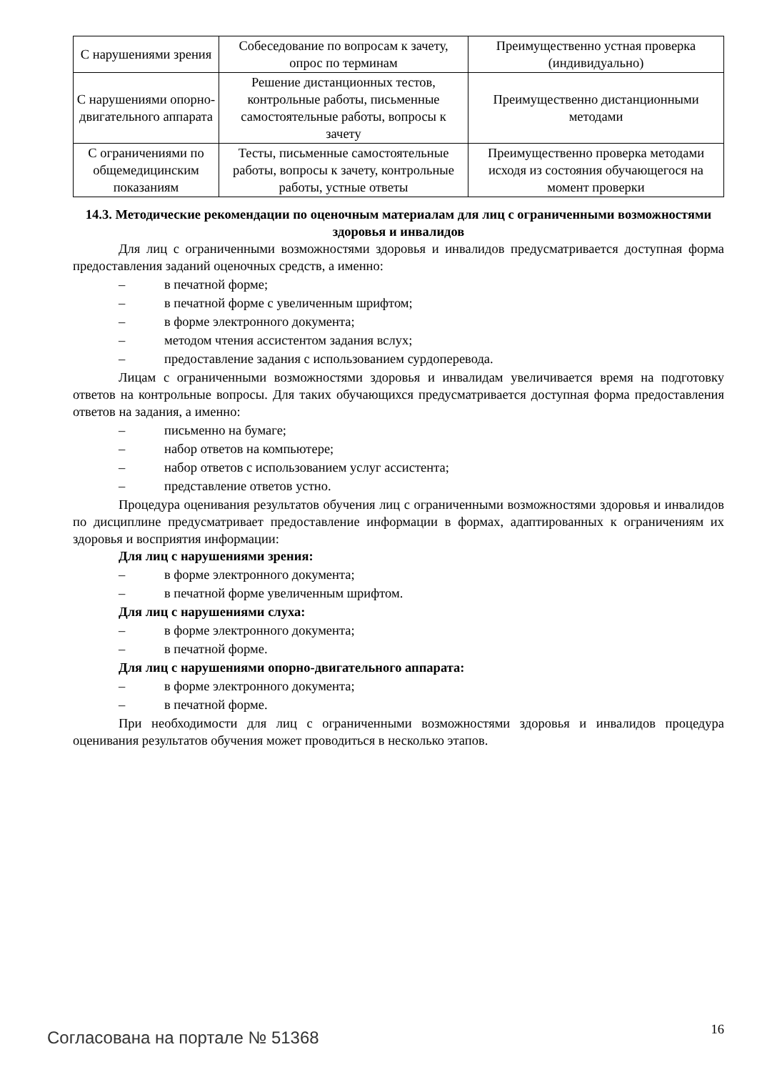| С нарушениями зрения | Собеседование по вопросам к зачету, опрос по терминам | Преимущественно устная проверка (индивидуально) |
| С нарушениями опорно-двигательного аппарата | Решение дистанционных тестов, контрольные работы, письменные самостоятельные работы, вопросы к зачету | Преимущественно дистанционными методами |
| С ограничениями по общемедицинским показаниям | Тесты, письменные самостоятельные работы, вопросы к зачету, контрольные работы, устные ответы | Преимущественно проверка методами исходя из состояния обучающегося на момент проверки |
14.3. Методические рекомендации по оценочным материалам для лиц с ограниченными возможностями здоровья и инвалидов
Для лиц с ограниченными возможностями здоровья и инвалидов предусматривается доступная форма предоставления заданий оценочных средств, а именно:
– в печатной форме;
– в печатной форме с увеличенным шрифтом;
– в форме электронного документа;
– методом чтения ассистентом задания вслух;
– предоставление задания с использованием сурдоперевода.
Лицам с ограниченными возможностями здоровья и инвалидам увеличивается время на подготовку ответов на контрольные вопросы. Для таких обучающихся предусматривается доступная форма предоставления ответов на задания, а именно:
– письменно на бумаге;
– набор ответов на компьютере;
– набор ответов с использованием услуг ассистента;
– представление ответов устно.
Процедура оценивания результатов обучения лиц с ограниченными возможностями здоровья и инвалидов по дисциплине предусматривает предоставление информации в формах, адаптированных к ограничениям их здоровья и восприятия информации:
Для лиц с нарушениями зрения:
– в форме электронного документа;
– в печатной форме увеличенным шрифтом.
Для лиц с нарушениями слуха:
– в форме электронного документа;
– в печатной форме.
Для лиц с нарушениями опорно-двигательного аппарата:
– в форме электронного документа;
– в печатной форме.
При необходимости для лиц с ограниченными возможностями здоровья и инвалидов процедура оценивания результатов обучения может проводиться в несколько этапов.
Согласована на портале № 51368 16